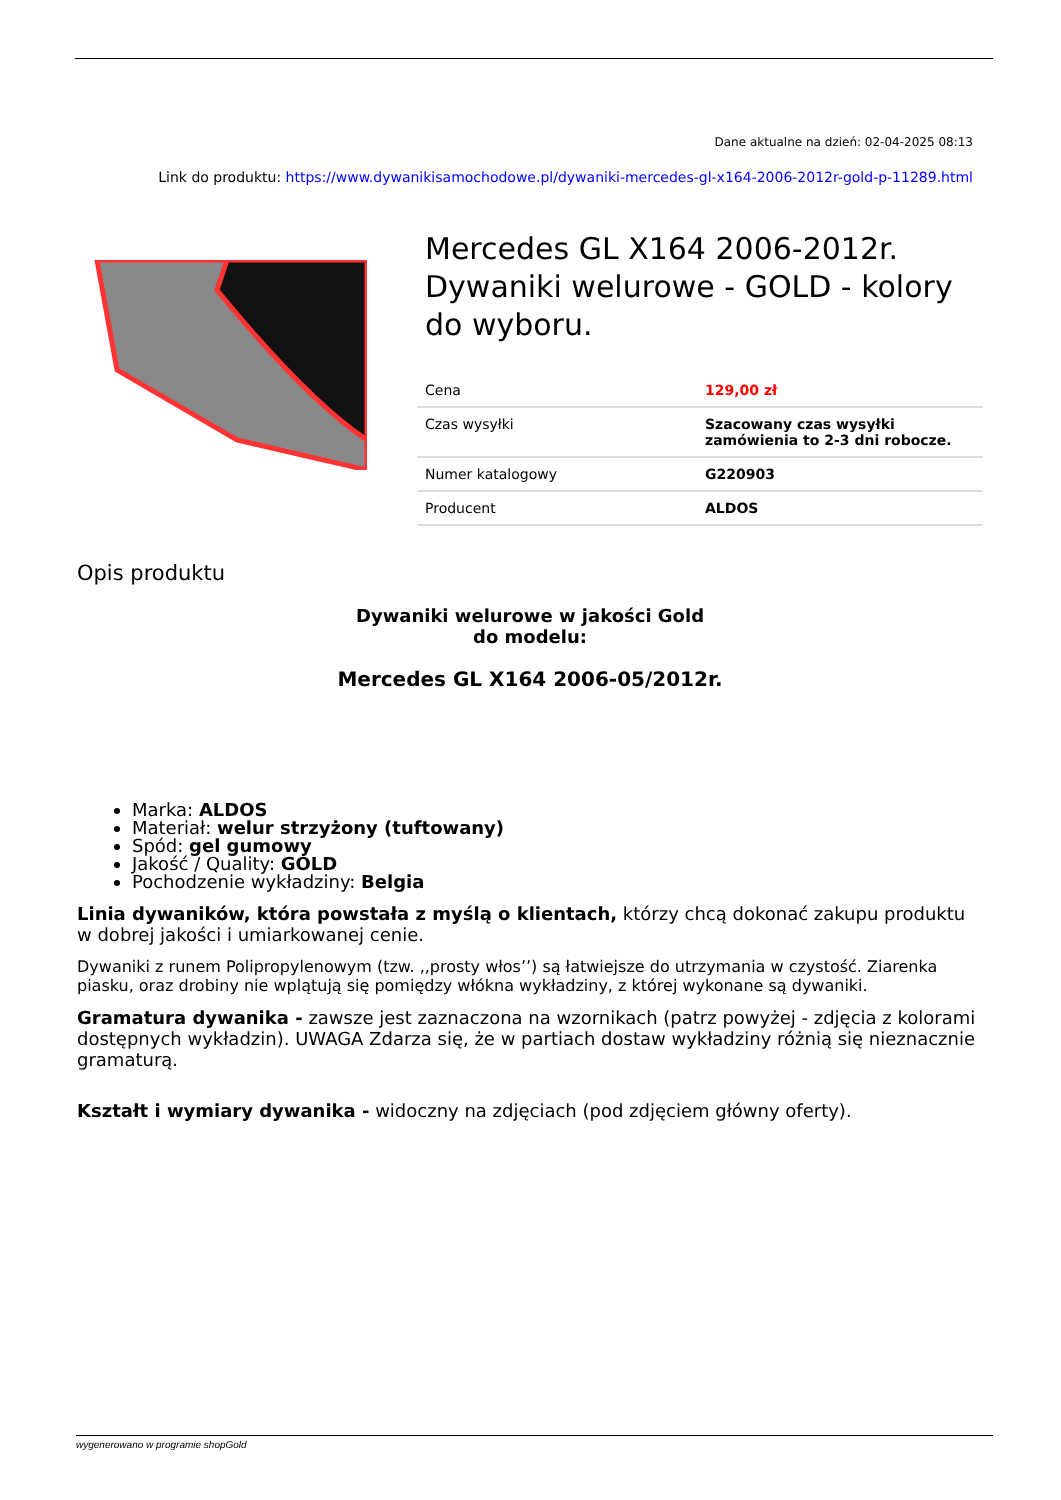Dane aktualne na dzień: 02-04-2025 08:13
Link do produktu: https://www.dywanikisamochodowe.pl/dywaniki-mercedes-gl-x164-2006-2012r-gold-p-11289.html
Mercedes GL X164 2006-2012r. Dywaniki welurowe - GOLD - kolory do wyboru.
| Cena | 129,00 zł |
| Czas wysyłki | Szacowany czas wysyłki zamówienia to 2-3 dni robocze. |
| Numer katalogowy | G220903 |
| Producent | ALDOS |
Opis produktu
Dywaniki welurowe w jakości Gold
do modelu:
Mercedes GL X164 2006-05/2012r.
Marka: ALDOS
Materiał: welur strzyżony (tuftowany)
Spód: gel gumowy
Jakość / Quality: GOLD
Pochodzenie wykładziny: Belgia
Linia dywaników, która powstała z myślą o klientach, którzy chcą dokonać zakupu produktu w dobrej jakości i umiarkowanej cenie.
Dywaniki z runem Polipropylenowym (tzw. ,,prosty włos’’) są łatwiejsze do utrzymania w czystość. Ziarenka piasku, oraz drobiny nie wplątują się pomiędzy włókna wykładziny, z której wykonane są dywaniki.
Gramatura dywanika - zawsze jest zaznaczona na wzornikach (patrz powyżej - zdjęcia z kolorami dostępnych wykładzin). UWAGA Zdarza się, że w partiach dostaw wykładziny różnią się nieznacznie gramaturą.
Kształt i wymiary dywanika - widoczny na zdjęciach (pod zdjęciem główny oferty).
wygenerowano w programie shopGold